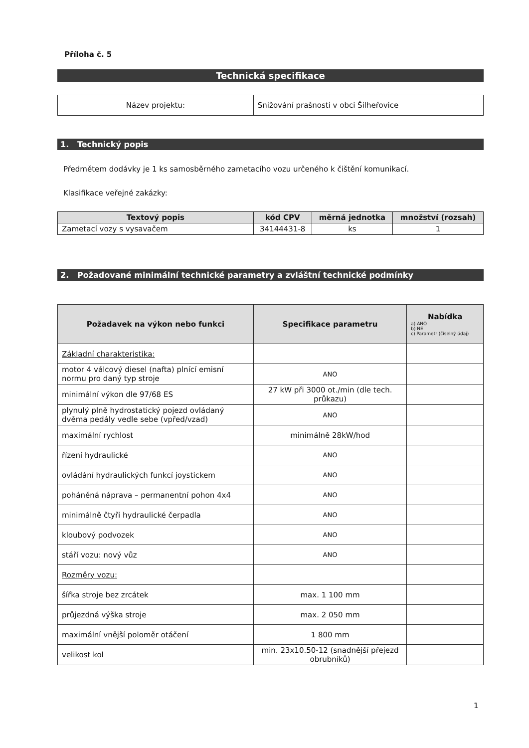Příloha č. 5
Technická specifikace
| Název projektu: | Snižování prašnosti v obci Šilheřovice |
1. Technický popis
Předmětem dodávky je 1 ks samosběrného zametacího vozu určeného k čištění komunikací.
Klasifikace veřejné zakázky:
| Textový popis | kód CPV | měrná jednotka | množství (rozsah) |
| --- | --- | --- | --- |
| Zametací vozy s vysavačem | 34144431-8 | ks | 1 |
2. Požadované minimální technické parametry a zvláštní technické podmínky
| Požadavek na výkon nebo funkci | Specifikace parametru | Nabídka a) ANO b) NE c) Parametr (číselný údaj) |
| --- | --- | --- |
| Základní charakteristika: | | |
| motor 4 válcový diesel (nafta) plnící emisní normu pro daný typ stroje | ANO | |
| minimální výkon dle 97/68 ES | 27 kW při 3000 ot./min (dle tech. průkazu) | |
| plynulý plně hydrostatický pojezd ovládaný dvěma pedály vedle sebe (vpřed/vzad) | ANO | |
| maximální rychlost | minimálně 28kW/hod | |
| řízení hydraulické | ANO | |
| ovládání hydraulických funkcí joystickem | ANO | |
| poháněná náprava – permanentní pohon 4x4 | ANO | |
| minimálně čtyři hydraulické čerpadla | ANO | |
| kloubový podvozek | ANO | |
| stáří vozu: nový vůz | ANO | |
| Rozměry vozu: | | |
| šířka stroje bez zrcátek | max. 1 100 mm | |
| průjezdná výška stroje | max. 2 050 mm | |
| maximální vnější poloměr otáčení | 1 800 mm | |
| velikost kol | min. 23x10.50-12 (snadnější přejezd obrubníků) | |
1